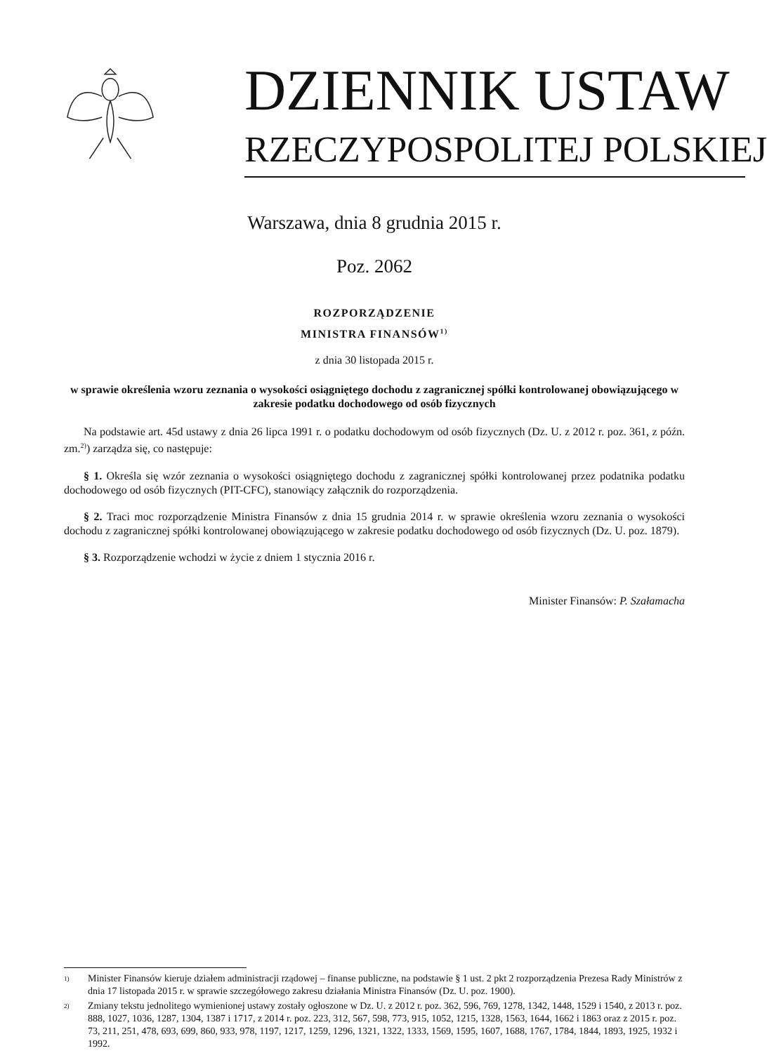DZIENNIK USTAW
RZECZYPOSPOLITEJ POLSKIEJ
Warszawa, dnia 8 grudnia 2015 r.
Poz. 2062
ROZPORZĄDZENIE
MINISTRA FINANSÓW<sup>1)</sup>
z dnia 30 listopada 2015 r.
w sprawie określenia wzoru zeznania o wysokości osiągniętego dochodu z zagranicznej spółki kontrolowanej obowiązującego w zakresie podatku dochodowego od osób fizycznych
Na podstawie art. 45d ustawy z dnia 26 lipca 1991 r. o podatku dochodowym od osób fizycznych (Dz. U. z 2012 r. poz. 361, z późn. zm.<sup>2)</sup>) zarządza się, co następuje:
§ 1. Określa się wzór zeznania o wysokości osiągniętego dochodu z zagranicznej spółki kontrolowanej przez podatnika podatku dochodowego od osób fizycznych (PIT-CFC), stanowiący załącznik do rozporządzenia.
§ 2. Traci moc rozporządzenie Ministra Finansów z dnia 15 grudnia 2014 r. w sprawie określenia wzoru zeznania o wysokości dochodu z zagranicznej spółki kontrolowanej obowiązującego w zakresie podatku dochodowego od osób fizycznych (Dz. U. poz. 1879).
§ 3. Rozporządzenie wchodzi w życie z dniem 1 stycznia 2016 r.
Minister Finansów: P. Szałamacha
1) Minister Finansów kieruje działem administracji rządowej – finanse publiczne, na podstawie § 1 ust. 2 pkt 2 rozporządzenia Prezesa Rady Ministrów z dnia 17 listopada 2015 r. w sprawie szczegółowego zakresu działania Ministra Finansów (Dz. U. poz. 1900).
2) Zmiany tekstu jednolitego wymienionej ustawy zostały ogłoszone w Dz. U. z 2012 r. poz. 362, 596, 769, 1278, 1342, 1448, 1529 i 1540, z 2013 r. poz. 888, 1027, 1036, 1287, 1304, 1387 i 1717, z 2014 r. poz. 223, 312, 567, 598, 773, 915, 1052, 1215, 1328, 1563, 1644, 1662 i 1863 oraz z 2015 r. poz. 73, 211, 251, 478, 693, 699, 860, 933, 978, 1197, 1217, 1259, 1296, 1321, 1322, 1333, 1569, 1595, 1607, 1688, 1767, 1784, 1844, 1893, 1925, 1932 i 1992.